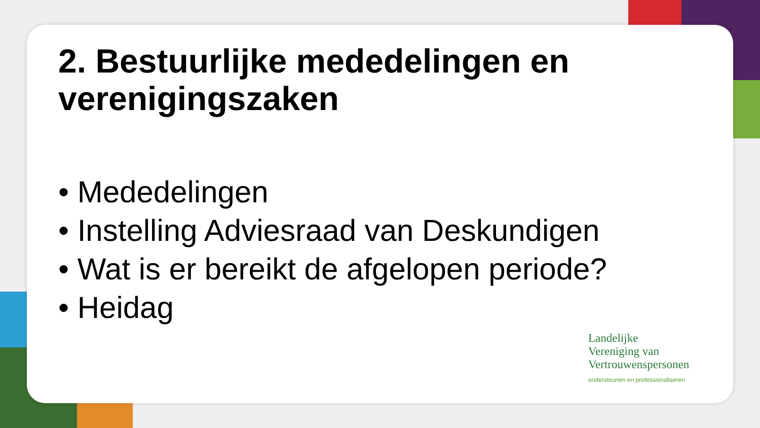2. Bestuurlijke mededelingen en verenigingszaken
• Mededelingen
• Instelling Adviesraad van Deskundigen
• Wat is er bereikt de afgelopen periode?
• Heidag
Landelijke
Vereniging van
Vertrouwenspersonen
ondersteunen en professionaliseren